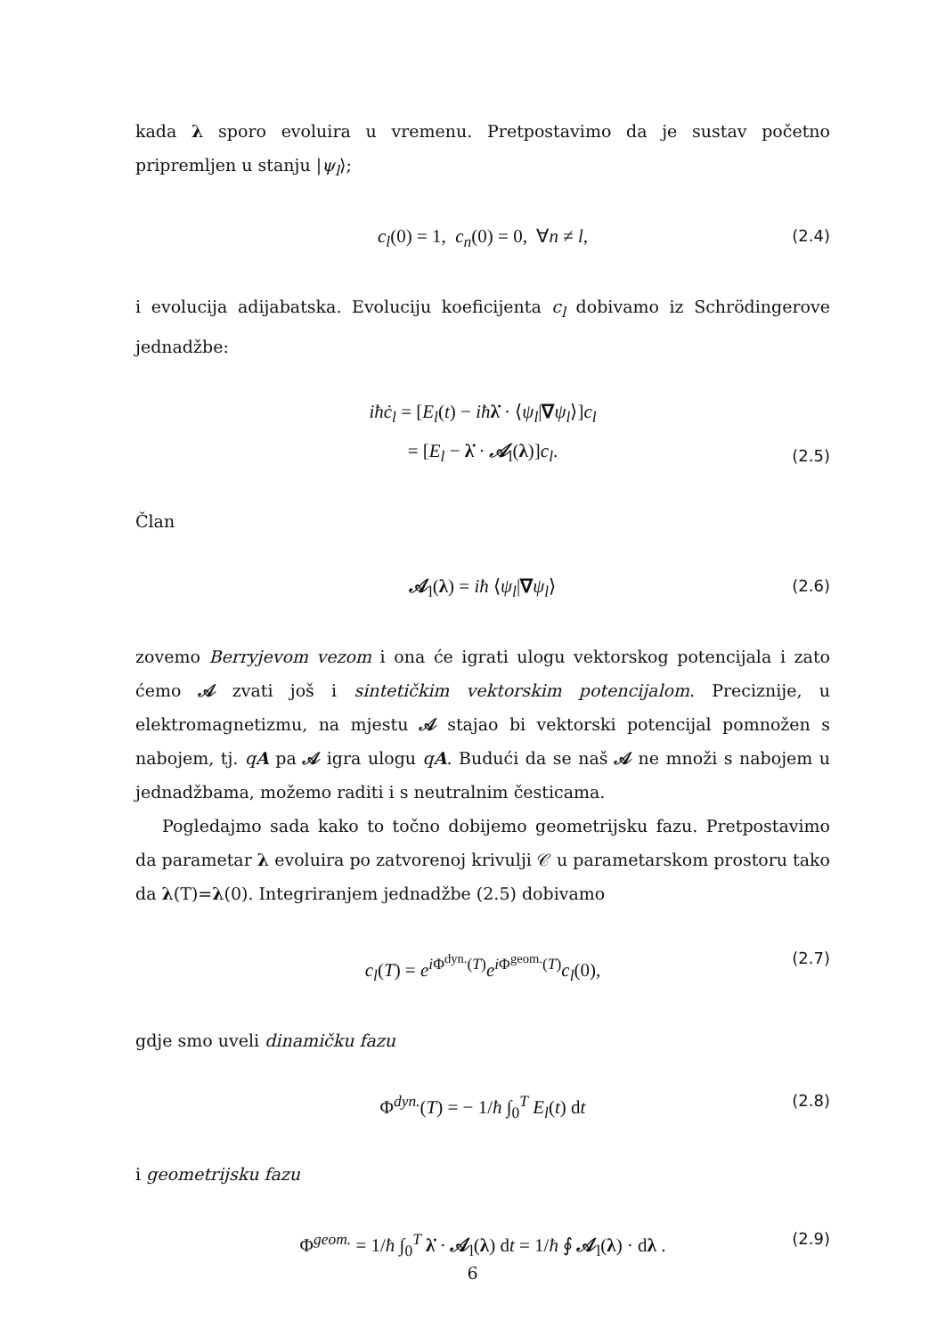kada λ sporo evoluira u vremenu. Pretpostavimo da je sustav početno pripremljen u stanju |ψ<sub>l</sub>⟩;
c<sub>l</sub>(0) = 1, c<sub>n</sub>(0) = 0, ∀n ≠ l, (2.4)
i evolucija adijabatska. Evoluciju koeficijenta c<sub>l</sub> dobivamo iz Schrödingerove jednadžbe:
iħċ<sub>l</sub> = [E<sub>l</sub>(t) − iħ λ̇ · ⟨ψ<sub>l</sub>|∇ψ<sub>l</sub>⟩]c<sub>l</sub>
= [E<sub>l</sub> − λ̇ · 𝒜<sub>l</sub>(λ)]c<sub>l</sub>.
(2.5)
Član
𝒜<sub>l</sub>(λ) = iħ ⟨ψ<sub>l</sub>|∇ψ<sub>l</sub>⟩ (2.6)
zovemo Berryjevom vezom i ona će igrati ulogu vektorskog potencijala i zato ćemo 𝒜 zvati još i sintetičkim vektorskim potencijalom. Preciznije, u elektromagnetizmu, na mjestu 𝒜 stajao bi vektorski potencijal pomnožen s nabojem, tj. qA pa 𝒜 igra ulogu qA. Budući da se naš 𝒜 ne množi s nabojem u jednadžbama, možemo raditi i s neutralnim česticama.
Pogledajmo sada kako to točno dobijemo geometrijsku fazu. Pretpostavimo da parametar λ evoluira po zatvorenoj krivulji 𝒞 u parametarskom prostoru tako da λ(T)=λ(0). Integriranjem jednadžbe (2.5) dobivamo
c<sub>l</sub>(T) = e<sup>i Φ<sup>dyn.</sup>(T)</sup>e<sup>i Φ<sup>geom.</sup>(T)</sup>c<sub>l</sub>(0), (2.7)
gdje smo uveli dinamičku fazu
Φ<sup>dyn.</sup>(T) = − 1/ħ ∫<sub>0</sub><sup>T</sup> E<sub>l</sub>(t) dt (2.8)
i geometrijsku fazu
Φ<sup>geom.</sup> = 1/ħ ∫<sub>0</sub><sup>T</sup> λ̇ · 𝒜<sub>l</sub>(λ) dt = 1/ħ ∮ 𝒜<sub>l</sub>(λ) · dλ . (2.9)
6